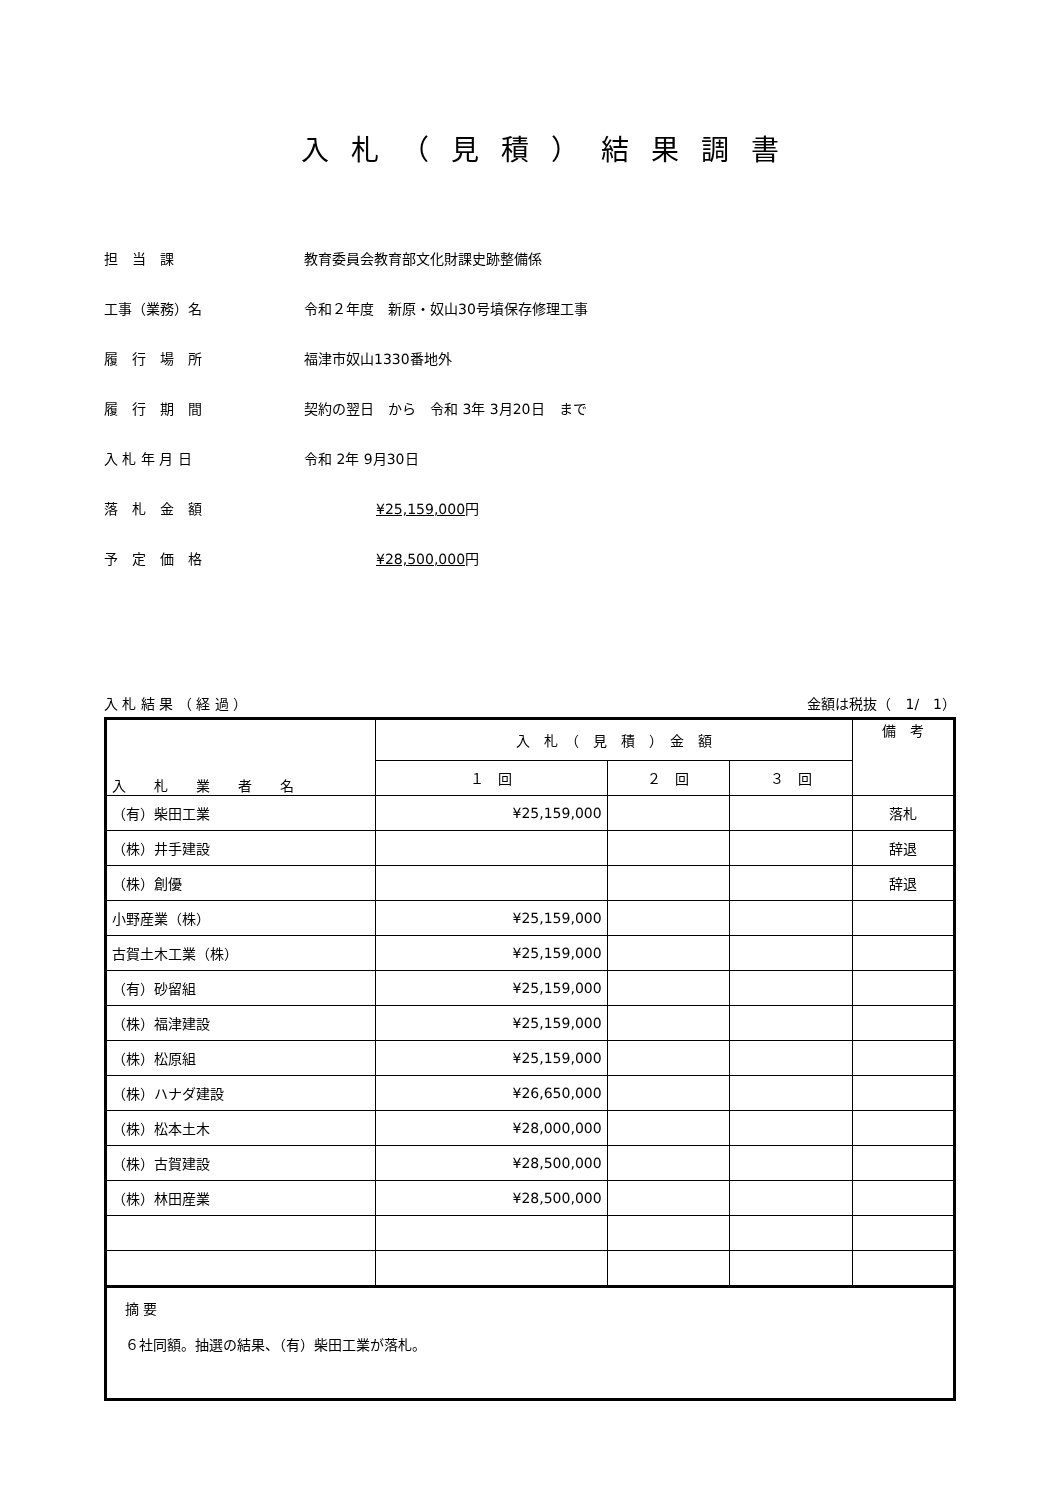入札（見積）結果調書
担　当　課 教育委員会教育部文化財課史跡整備係
工事（業務）名 令和２年度　新原・奴山30号墳保存修理工事
履　行　場　所 福津市奴山1330番地外
履　行　期　間 契約の翌日　から　令和 3年 3月20日　まで
入 札 年 月 日 令和 2年 9月30日
落　札　金　額 ¥25,159,000円
予　定　価　格 ¥28,500,000円
入 札 結 果 （ 経 過 ） 金額は税抜（　1/　1）
| 入 札 業 者 名 | 入 札 （ 見 積 ） 金 額 | | | 備 考 |
| --- | --- | --- | --- | --- |
| | １ 回 | ２ 回 | ３ 回 | |
| （有）柴田工業 | ¥25,159,000 | | | 落札 |
| （株）井手建設 | | | | 辞退 |
| （株）創優 | | | | 辞退 |
| 小野産業（株） | ¥25,159,000 | | | |
| 古賀土木工業（株） | ¥25,159,000 | | | |
| （有）砂留組 | ¥25,159,000 | | | |
| （株）福津建設 | ¥25,159,000 | | | |
| （株）松原組 | ¥25,159,000 | | | |
| （株）ハナダ建設 | ¥26,650,000 | | | |
| （株）松本土木 | ¥28,000,000 | | | |
| （株）古賀建設 | ¥28,500,000 | | | |
| （株）林田産業 | ¥28,500,000 | | | |
| 摘 要 ６社同額。抽選の結果、（有）柴田工業が落札。 | | | | |